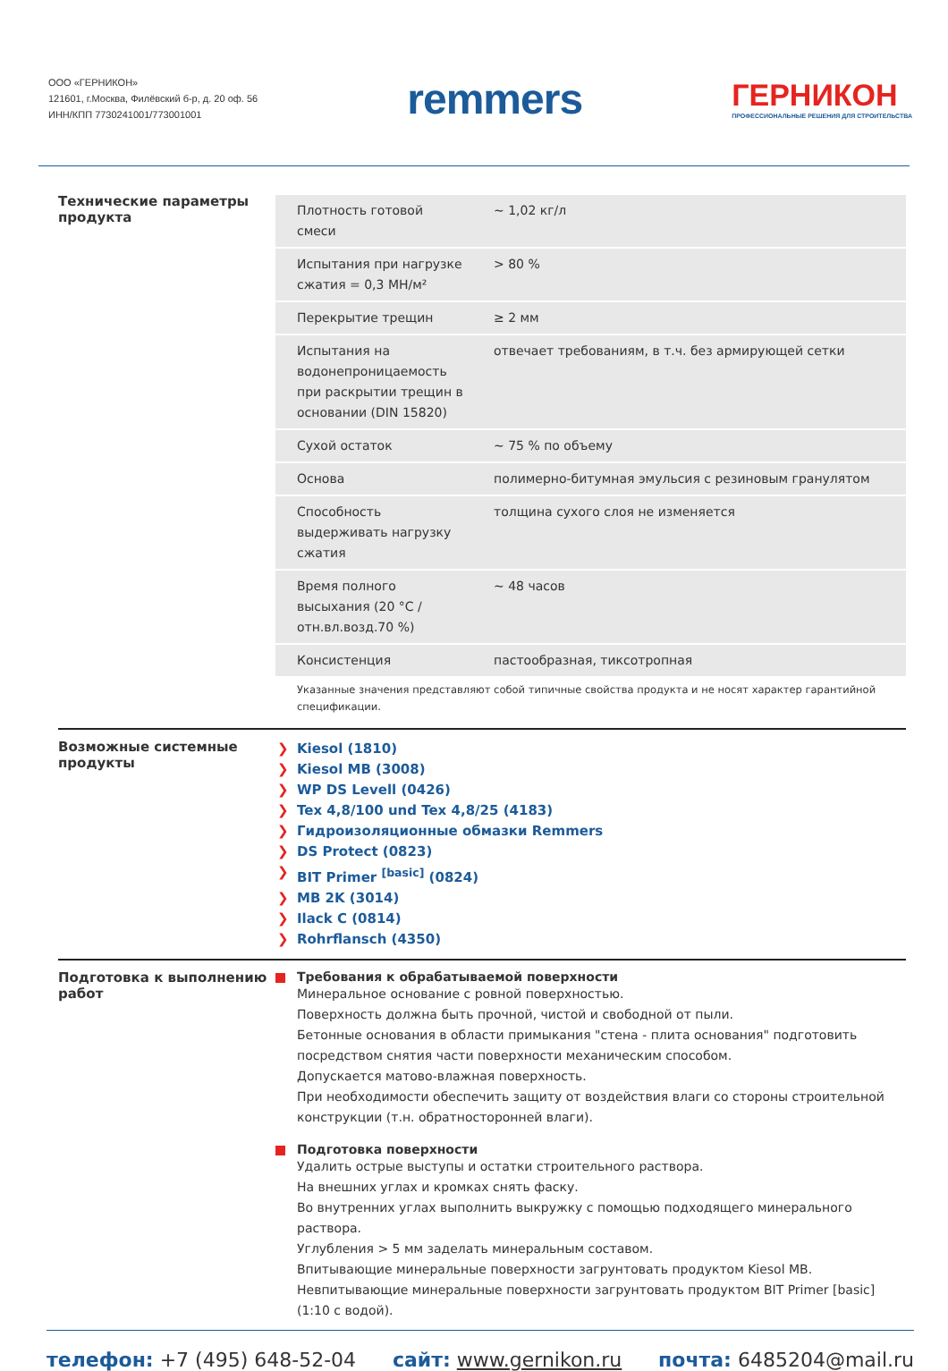ООО «ГЕРНИКОН»
121601, г.Москва, Филёвский б-р, д. 20 оф. 56
ИНН/КПП 7730241001/773001001
remmers
ГЕРНИКОН
ПРОФЕССИОНАЛЬНЫЕ РЕШЕНИЯ ДЛЯ СТРОИТЕЛЬСТВА
Технические параметры продукта
| Плотность готовой смеси | ~ 1,02 кг/л |
| Испытания при нагрузке сжатия = 0,3 МН/м² | > 80 % |
| Перекрытие трещин | ≥ 2 мм |
| Испытания на водонепроницаемость при раскрытии трещин в основании (DIN 15820) | отвечает требованиям, в т.ч. без армирующей сетки |
| Сухой остаток | ~ 75 % по объему |
| Основа | полимерно-битумная эмульсия с резиновым гранулятом |
| Способность выдерживать нагрузку сжатия | толщина сухого слоя не изменяется |
| Время полного высыхания (20 °C / отн.вл.возд.70 %) | ~ 48 часов |
| Консистенция | пастообразная, тиксотропная |
Указанные значения представляют собой типичные свойства продукта и не носят характер гарантийной спецификации.
Возможные системные продукты
❯ Kiesol (1810)
❯ Kiesol MB (3008)
❯ WP DS Levell (0426)
❯ Tex 4,8/100 und Tex 4,8/25 (4183)
❯ Гидроизоляционные обмазки Remmers
❯ DS Protect (0823)
❯ BIT Primer <sup>[basic]</sup> (0824)
❯ MB 2K (3014)
❯ Ilack C (0814)
❯ Rohrflansch (4350)
Подготовка к выполнению работ
Требования к обрабатываемой поверхности
Минеральное основание с ровной поверхностью.
Поверхность должна быть прочной, чистой и свободной от пыли.
Бетонные основания в области примыкания "стена - плита основания" подготовить посредством снятия части поверхности механическим способом.
Допускается матово-влажная поверхность.
При необходимости обеспечить защиту от воздействия влаги со стороны строительной конструкции (т.н. обратносторонней влаги).
Подготовка поверхности
Удалить острые выступы и остатки строительного раствора.
На внешних углах и кромках снять фаску.
Во внутренних углах выполнить выкружку с помощью подходящего минерального раствора.
Углубления > 5 мм заделать минеральным составом.
Впитывающие минеральные поверхности загрунтовать продуктом Kiesol MB.
Невпитывающие минеральные поверхности загрунтовать продуктом BIT Primer [basic] (1:10 с водой).
телефон: +7 (495) 648-52-04 сайт: www.gernikon.ru почта: 6485204@mail.ru